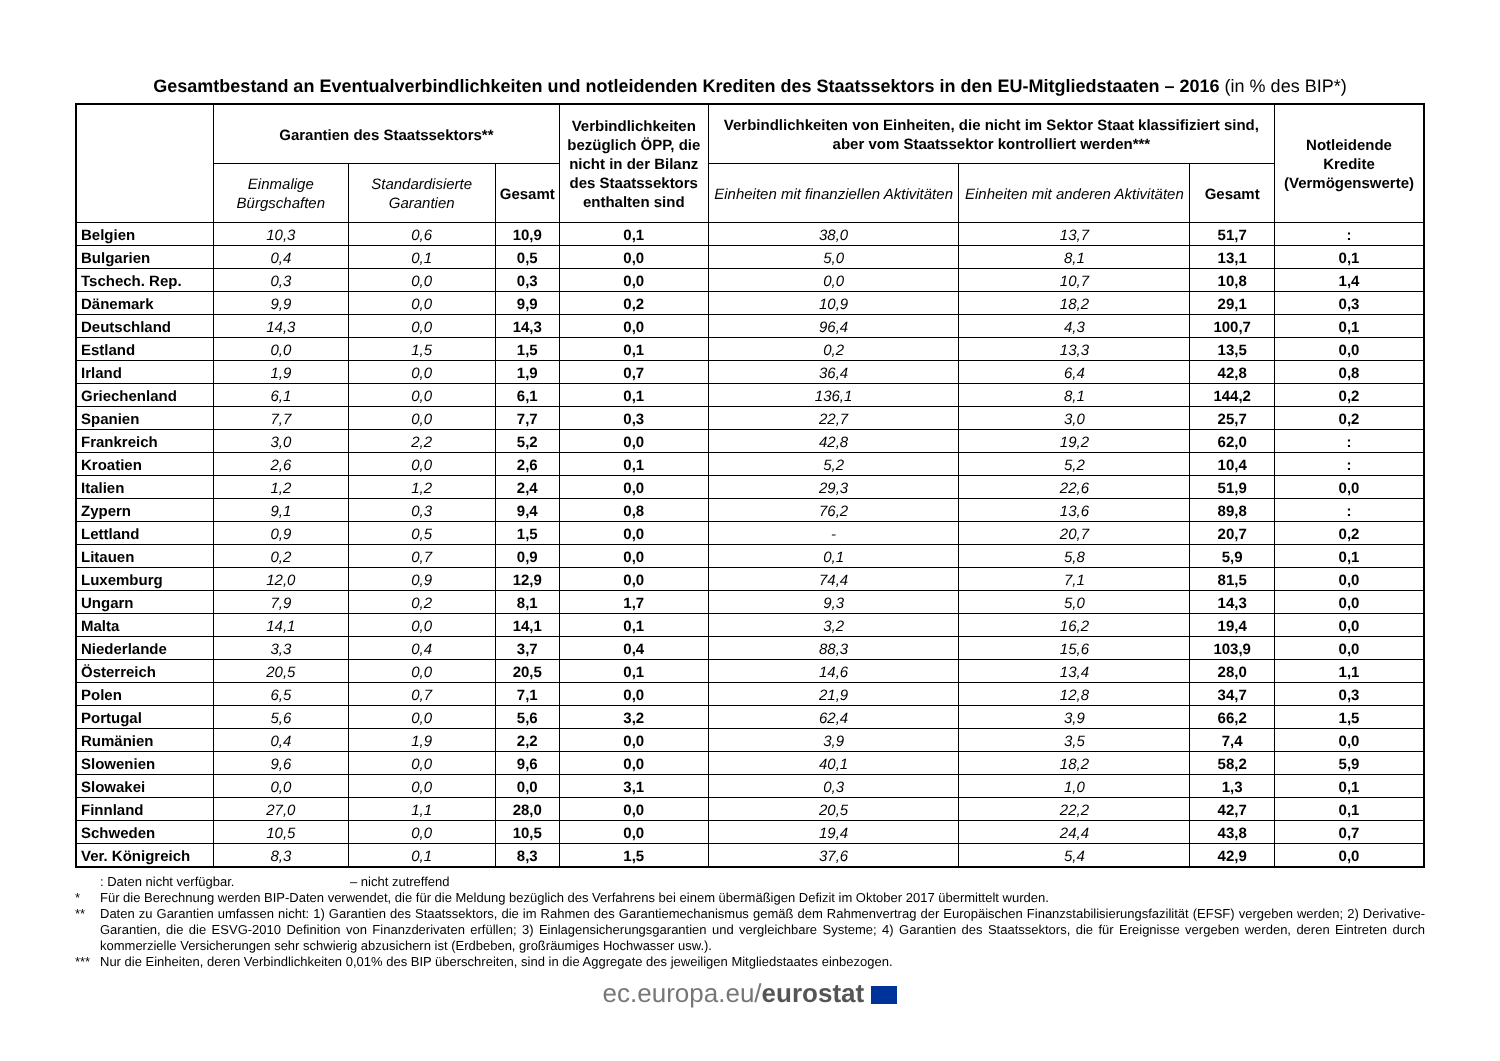Gesamtbestand an Eventualverbindlichkeiten und notleidenden Krediten des Staatssektors in den EU-Mitgliedstaaten – 2016 (in % des BIP*)
| | Garantien des Staatssektors** | | | Verbindlichkeiten bezüglich ÖPP, die nicht in der Bilanz des Staatssektors enthalten sind | Verbindlichkeiten von Einheiten, die nicht im Sektor Staat klassifiziert sind, aber vom Staatssektor kontrolliert werden*** | | | Notleidende Kredite (Vermögenswerte) |
| --- | --- | --- | --- | --- | --- | --- | --- | --- |
| | Einmalige Bürgschaften | Standardisierte Garantien | Gesamt | | Einheiten mit finanziellen Aktivitäten | Einheiten mit anderen Aktivitäten | Gesamt | |
| Belgien | 10,3 | 0,6 | 10,9 | 0,1 | 38,0 | 13,7 | 51,7 | : |
| Bulgarien | 0,4 | 0,1 | 0,5 | 0,0 | 5,0 | 8,1 | 13,1 | 0,1 |
| Tschech. Rep. | 0,3 | 0,0 | 0,3 | 0,0 | 0,0 | 10,7 | 10,8 | 1,4 |
| Dänemark | 9,9 | 0,0 | 9,9 | 0,2 | 10,9 | 18,2 | 29,1 | 0,3 |
| Deutschland | 14,3 | 0,0 | 14,3 | 0,0 | 96,4 | 4,3 | 100,7 | 0,1 |
| Estland | 0,0 | 1,5 | 1,5 | 0,1 | 0,2 | 13,3 | 13,5 | 0,0 |
| Irland | 1,9 | 0,0 | 1,9 | 0,7 | 36,4 | 6,4 | 42,8 | 0,8 |
| Griechenland | 6,1 | 0,0 | 6,1 | 0,1 | 136,1 | 8,1 | 144,2 | 0,2 |
| Spanien | 7,7 | 0,0 | 7,7 | 0,3 | 22,7 | 3,0 | 25,7 | 0,2 |
| Frankreich | 3,0 | 2,2 | 5,2 | 0,0 | 42,8 | 19,2 | 62,0 | : |
| Kroatien | 2,6 | 0,0 | 2,6 | 0,1 | 5,2 | 5,2 | 10,4 | : |
| Italien | 1,2 | 1,2 | 2,4 | 0,0 | 29,3 | 22,6 | 51,9 | 0,0 |
| Zypern | 9,1 | 0,3 | 9,4 | 0,8 | 76,2 | 13,6 | 89,8 | : |
| Lettland | 0,9 | 0,5 | 1,5 | 0,0 | - | 20,7 | 20,7 | 0,2 |
| Litauen | 0,2 | 0,7 | 0,9 | 0,0 | 0,1 | 5,8 | 5,9 | 0,1 |
| Luxemburg | 12,0 | 0,9 | 12,9 | 0,0 | 74,4 | 7,1 | 81,5 | 0,0 |
| Ungarn | 7,9 | 0,2 | 8,1 | 1,7 | 9,3 | 5,0 | 14,3 | 0,0 |
| Malta | 14,1 | 0,0 | 14,1 | 0,1 | 3,2 | 16,2 | 19,4 | 0,0 |
| Niederlande | 3,3 | 0,4 | 3,7 | 0,4 | 88,3 | 15,6 | 103,9 | 0,0 |
| Österreich | 20,5 | 0,0 | 20,5 | 0,1 | 14,6 | 13,4 | 28,0 | 1,1 |
| Polen | 6,5 | 0,7 | 7,1 | 0,0 | 21,9 | 12,8 | 34,7 | 0,3 |
| Portugal | 5,6 | 0,0 | 5,6 | 3,2 | 62,4 | 3,9 | 66,2 | 1,5 |
| Rumänien | 0,4 | 1,9 | 2,2 | 0,0 | 3,9 | 3,5 | 7,4 | 0,0 |
| Slowenien | 9,6 | 0,0 | 9,6 | 0,0 | 40,1 | 18,2 | 58,2 | 5,9 |
| Slowakei | 0,0 | 0,0 | 0,0 | 3,1 | 0,3 | 1,0 | 1,3 | 0,1 |
| Finnland | 27,0 | 1,1 | 28,0 | 0,0 | 20,5 | 22,2 | 42,7 | 0,1 |
| Schweden | 10,5 | 0,0 | 10,5 | 0,0 | 19,4 | 24,4 | 43,8 | 0,7 |
| Ver. Königreich | 8,3 | 0,1 | 8,3 | 1,5 | 37,6 | 5,4 | 42,9 | 0,0 |
: Daten nicht verfügbar. – nicht zutreffend
* Für die Berechnung werden BIP-Daten verwendet, die für die Meldung bezüglich des Verfahrens bei einem übermäßigen Defizit im Oktober 2017 übermittelt wurden.
** Daten zu Garantien umfassen nicht: 1) Garantien des Staatssektors, die im Rahmen des Garantiemechanismus gemäß dem Rahmenvertrag der Europäischen Finanzstabilisierungsfazilität (EFSF) vergeben werden; 2) Derivative-Garantien, die die ESVG-2010 Definition von Finanzderivaten erfüllen; 3) Einlagensicherungsgarantien und vergleichbare Systeme; 4) Garantien des Staatssektors, die für Ereignisse vergeben werden, deren Eintreten durch kommerzielle Versicherungen sehr schwierig abzusichern ist (Erdbeben, großräumiges Hochwasser usw.).
*** Nur die Einheiten, deren Verbindlichkeiten 0,01% des BIP überschreiten, sind in die Aggregate des jeweiligen Mitgliedstaates einbezogen.
ec.europa.eu/eurostat